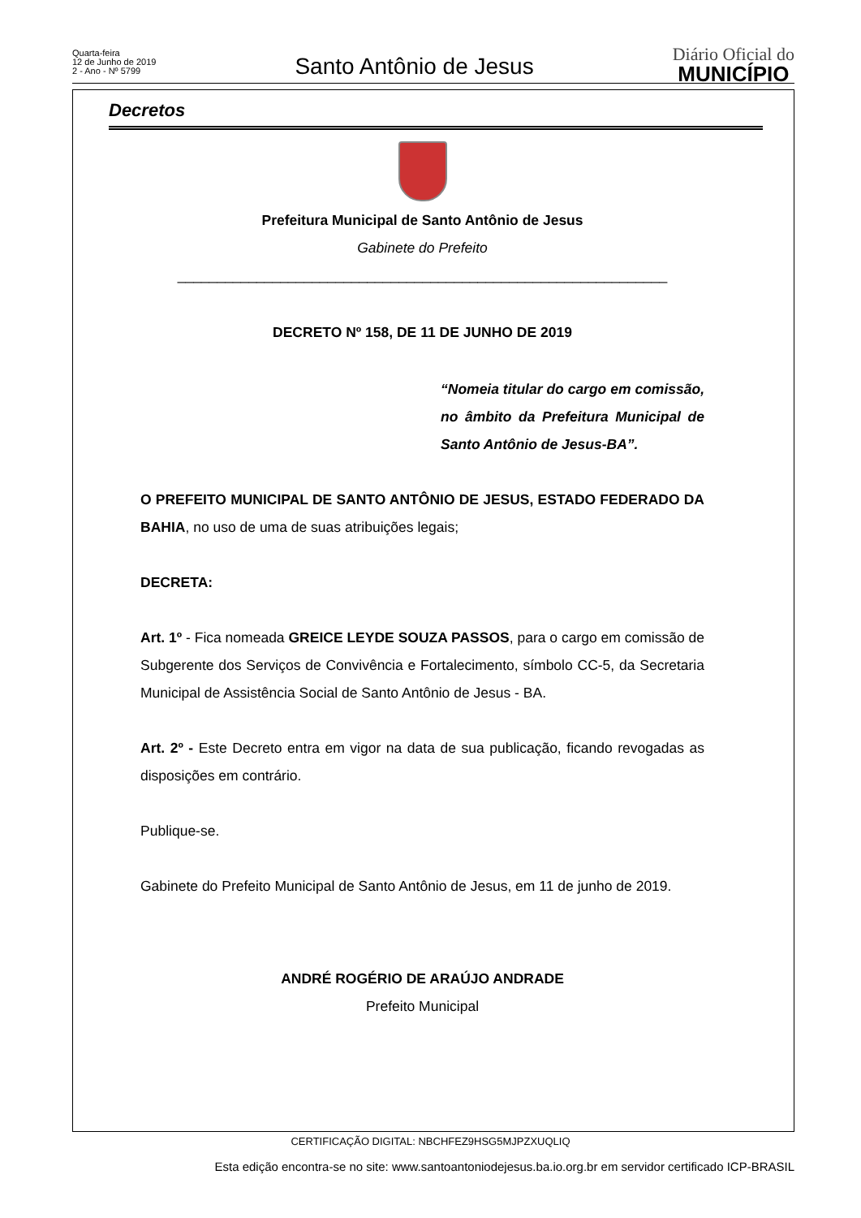Quarta-feira
12 de Junho de 2019
2 - Ano - Nº 5799
Santo Antônio de Jesus
Diário Oficial do
MUNICÍPIO
Decretos
Prefeitura Municipal de Santo Antônio de Jesus
Gabinete do Prefeito
______________________________________________________________
DECRETO Nº 158, DE 11 DE JUNHO DE 2019
“Nomeia titular do cargo em comissão, no âmbito da Prefeitura Municipal de Santo Antônio de Jesus-BA”.
O PREFEITO MUNICIPAL DE SANTO ANTÔNIO DE JESUS, ESTADO FEDERADO DA BAHIA, no uso de uma de suas atribuições legais;
DECRETA:
Art. 1º - Fica nomeada GREICE LEYDE SOUZA PASSOS, para o cargo em comissão de Subgerente dos Serviços de Convivência e Fortalecimento, símbolo CC-5, da Secretaria Municipal de Assistência Social de Santo Antônio de Jesus - BA.
Art. 2º - Este Decreto entra em vigor na data de sua publicação, ficando revogadas as disposições em contrário.
Publique-se.
Gabinete do Prefeito Municipal de Santo Antônio de Jesus, em 11 de junho de 2019.
ANDRÉ ROGÉRIO DE ARAÚJO ANDRADE
Prefeito Municipal
CERTIFICAÇÃO DIGITAL: NBCHFEZ9HSG5MJPZXUQLIQ
Esta edição encontra-se no site: www.santoantoniodejesus.ba.io.org.br em servidor certificado ICP-BRASIL